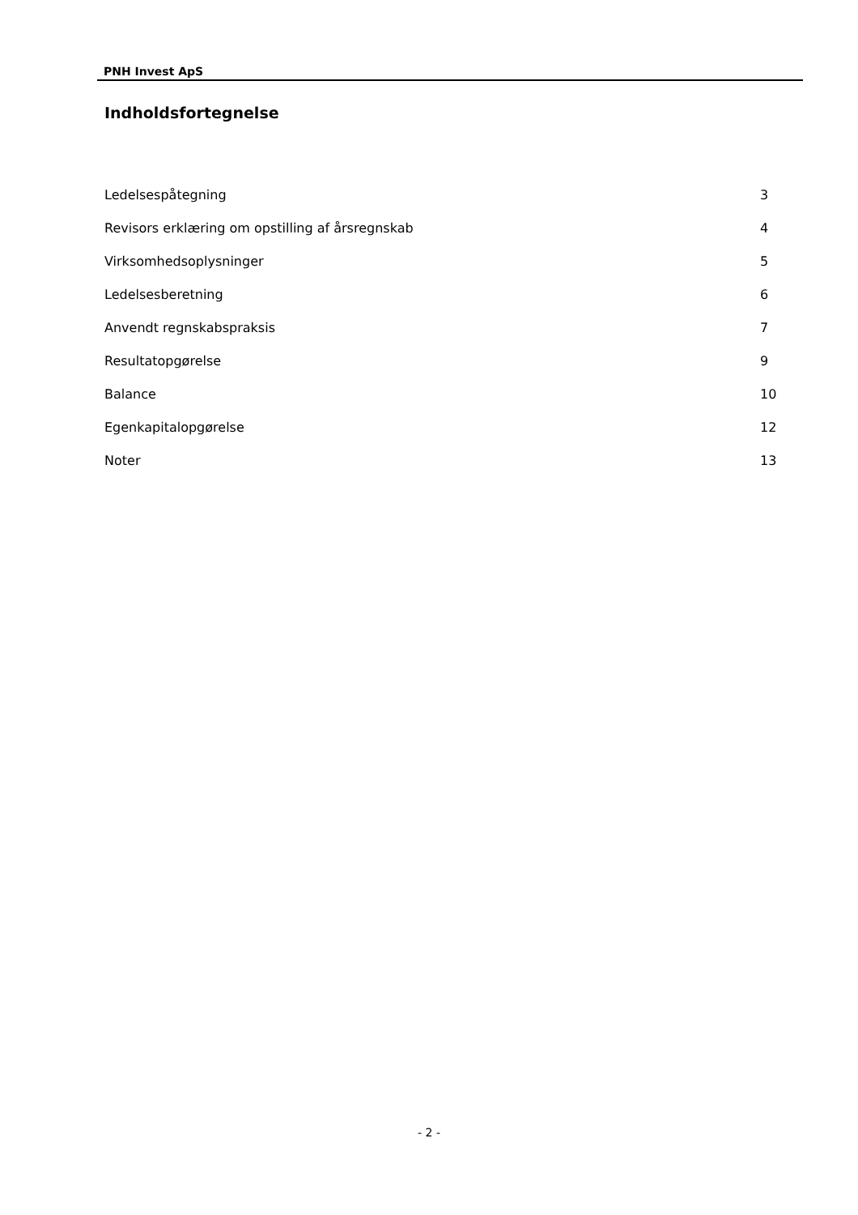PNH Invest ApS
Indholdsfortegnelse
| Ledelsespåtegning | 3 |
| Revisors erklæring om opstilling af årsregnskab | 4 |
| Virksomhedsoplysninger | 5 |
| Ledelsesberetning | 6 |
| Anvendt regnskabspraksis | 7 |
| Resultatopgørelse | 9 |
| Balance | 10 |
| Egenkapitalopgørelse | 12 |
| Noter | 13 |
- 2 -